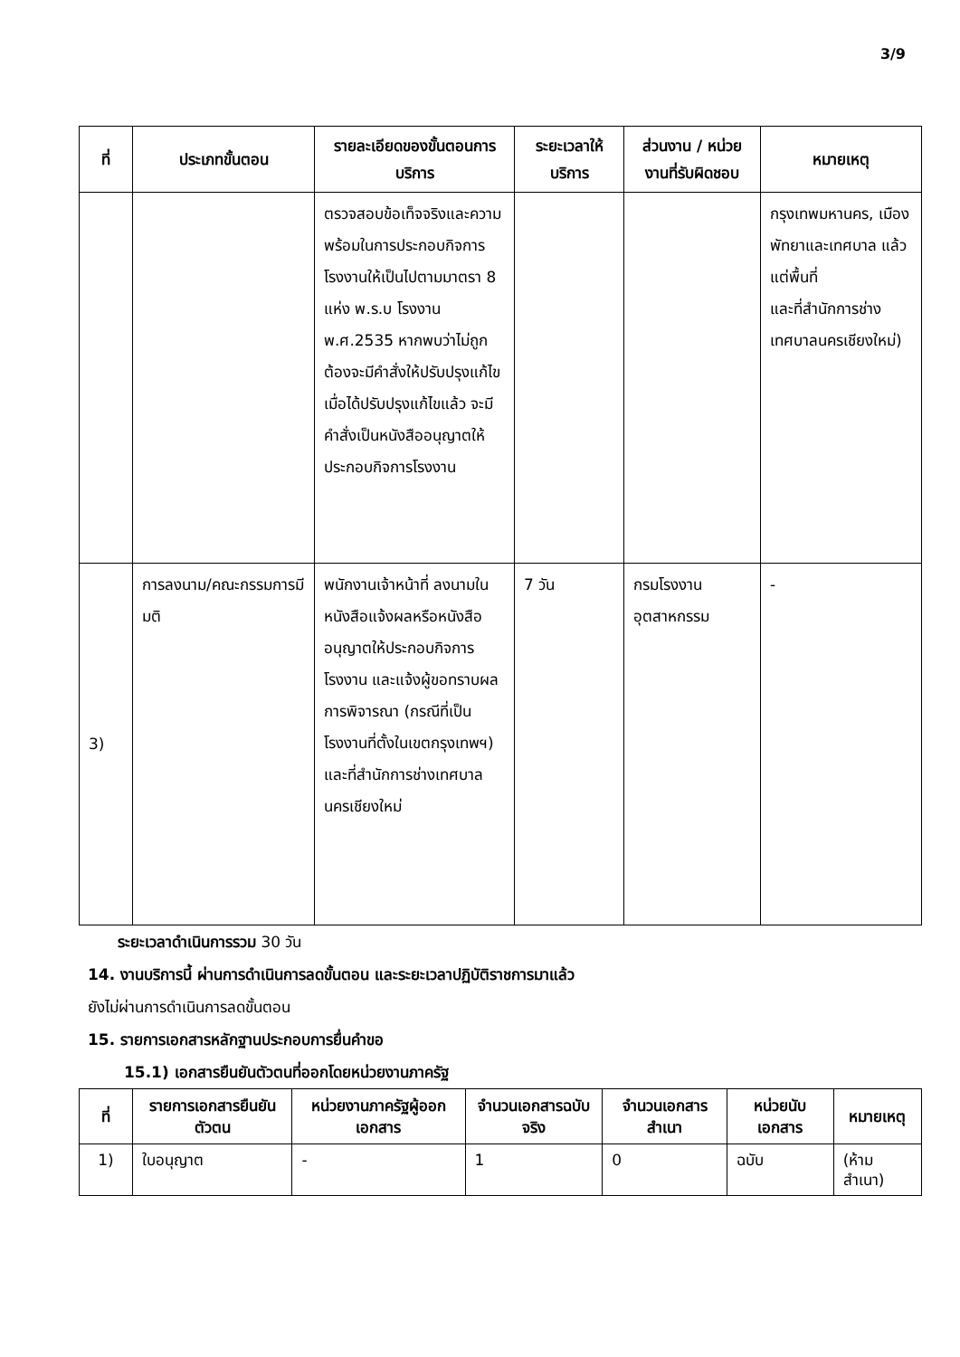3/9
| ที่ | ประเภทขั้นตอน | รายละเอียดของขั้นตอนการบริการ | ระยะเวลาให้บริการ | ส่วนงาน / หน่วยงานที่รับผิดชอบ | หมายเหตุ |
| --- | --- | --- | --- | --- | --- |
| | | ตรวจสอบข้อเท็จจริงและความพร้อมในการประกอบกิจการโรงงานให้เป็นไปตามมาตรา 8 แห่ง พ.ร.บ โรงงาน พ.ศ.2535 หากพบว่าไม่ถูกต้องจะมีคำสั่งให้ปรับปรุงแก้ไข เมื่อได้ปรับปรุงแก้ไขแล้ว จะมีคำสั่งเป็นหนังสืออนุญาตให้ประกอบกิจการโรงงาน | | | กรุงเทพมหานคร, เมืองพัทยาและเทศบาล แล้วแต่พื้นที่ และที่สำนักการช่างเทศบาลนครเชียงใหม่) |
| 3) | การลงนาม/คณะกรรมการมีมติ | พนักงานเจ้าหน้าที่ ลงนามในหนังสือแจ้งผลหรือหนังสืออนุญาตให้ประกอบกิจการโรงงาน และแจ้งผู้ขอทราบผลการพิจารณา (กรณีที่เป็นโรงงานที่ตั้งในเขตกรุงเทพฯ) และที่สำนักการช่างเทศบาลนครเชียงใหม่ | 7 วัน | กรมโรงงานอุตสาหกรรม | - |
ระยะเวลาดำเนินการรวม 30 วัน
14. งานบริการนี้ ผ่านการดำเนินการลดขั้นตอน และระยะเวลาปฏิบัติราชการมาแล้ว
ยังไม่ผ่านการดำเนินการลดขั้นตอน
15. รายการเอกสารหลักฐานประกอบการยื่นคำขอ
15.1) เอกสารยืนยันตัวตนที่ออกโดยหน่วยงานภาครัฐ
| ที่ | รายการเอกสารยืนยันตัวตน | หน่วยงานภาครัฐผู้ออกเอกสาร | จำนวนเอกสารฉบับจริง | จำนวนเอกสารสำเนา | หน่วยนับเอกสาร | หมายเหตุ |
| --- | --- | --- | --- | --- | --- | --- |
| 1) | ใบอนุญาต | - | 1 | 0 | ฉบับ | (ห้ามสำเนา) |